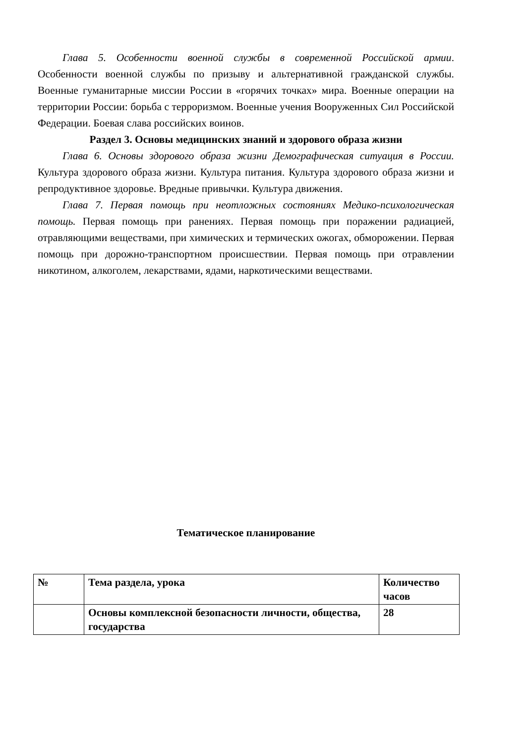Глава 5. Особенности военной службы в современной Российской армии. Особенности военной службы по призыву и альтернативной гражданской службы. Военные гуманитарные миссии России в «горячих точках» мира. Военные операции на территории России: борьба с терроризмом. Военные учения Вооруженных Сил Российской Федерации. Боевая слава российских воинов.
Раздел 3. Основы медицинских знаний и здорового образа жизни
Глава 6. Основы здорового образа жизни Демографическая ситуация в России. Культура здорового образа жизни. Культура питания. Культура здорового образа жизни и репродуктивное здоровье. Вредные привычки. Культура движения.
Глава 7. Первая помощь при неотложных состояниях Медико-психологическая помощь. Первая помощь при ранениях. Первая помощь при поражении радиацией, отравляющими веществами, при химических и термических ожогах, обморожении. Первая помощь при дорожно-транспортном происшествии. Первая помощь при отравлении никотином, алкоголем, лекарствами, ядами, наркотическими веществами.
Тематическое планирование
| № | Тема раздела, урока | Количество часов |
| | Основы комплексной безопасности личности, общества, государства | 28 |